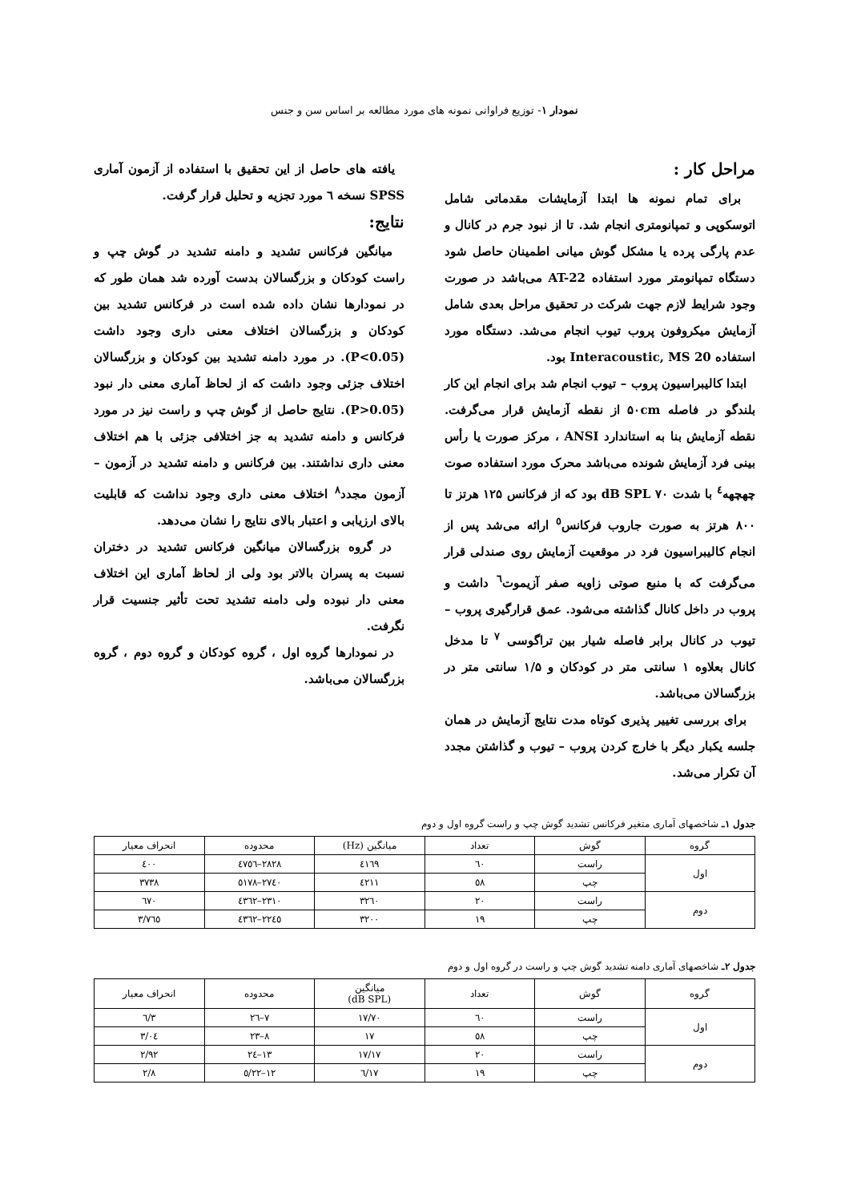نمودار ۱- توزیع فراوانی نمونه های مورد مطالعه بر اساس سن و جنس
مراحل کار :
برای تمام نمونه ها ابتدا آزمایشات مقدماتی شامل اتوسکوپی و تمپانومتری انجام شد. تا از نبود جرم در کانال و عدم پارگی پرده یا مشکل گوش میانی اطمینان حاصل شود دستگاه تمپانومتر مورد استفاده AT-22 می‌باشد در صورت وجود شرایط لازم جهت شرکت در تحقیق مراحل بعدی شامل آزمایش میکروفون پروب تیوب انجام می‌شد. دستگاه مورد استفاده Interacoustic, MS 20 بود.
ابتدا کالیبراسیون پروب – تیوب انجام شد برای انجام این کار بلندگو در فاصله ۵۰cm از نقطه آزمایش قرار می‌گرفت. نقطه آزمایش بنا به استاندارد ANSI ، مرکز صورت یا رأس بینی فرد آزمایش شونده می‌باشد محرک مورد استفاده صوت چهچهه<sup>٤</sup> با شدت ۷۰ dB SPL بود که از فرکانس ۱۲۵ هرتز تا ۸۰۰ هرتز به صورت جاروب فرکانس<sup>٥</sup> ارائه می‌شد پس از انجام کالیبراسیون فرد در موقعیت آزمایش روی صندلی قرار می‌گرفت که با منبع صوتی زاویه صفر آزیموت<sup>٦</sup> داشت و پروب در داخل کانال گذاشته می‌شود. عمق قرارگیری پروب – تیوب در کانال برابر فاصله شیار بین تراگوسی <sup>۷</sup> تا مدخل کانال بعلاوه ۱ سانتی متر در کودکان و ۱/۵ سانتی متر در بزرگسالان می‌باشد.
برای بررسی تغییر پذیری کوتاه مدت نتایج آزمایش در همان جلسه یکبار دیگر با خارج کردن پروب – تیوب و گذاشتن مجدد آن تکرار می‌شد.
یافته های حاصل از این تحقیق با استفاده از آزمون آماری SPSS نسخه ٦ مورد تجزیه و تحلیل قرار گرفت.
نتایج:
میانگین فرکانس تشدید و دامنه تشدید در گوش چپ و راست کودکان و بزرگسالان بدست آورده شد همان طور که در نمودارها نشان داده شده است در فرکانس تشدید بین کودکان و بزرگسالان اختلاف معنی داری وجود داشت (P<0.05). در مورد دامنه تشدید بین کودکان و بزرگسالان اختلاف جزئی وجود داشت که از لحاظ آماری معنی دار نبود (P>0.05). نتایج حاصل از گوش چپ و راست نیز در مورد فرکانس و دامنه تشدید به جز اختلافی جزئی با هم اختلاف معنی داری نداشتند. بین فرکانس و دامنه تشدید در آزمون – آزمون مجدد<sup>۸</sup> اختلاف معنی داری وجود نداشت که قابلیت بالای ارزیابی و اعتبار بالای نتایج را نشان می‌دهد.
در گروه بزرگسالان میانگین فرکانس تشدید در دختران نسبت به پسران بالاتر بود ولی از لحاظ آماری این اختلاف معنی دار نبوده ولی دامنه تشدید تحت تأثیر جنسیت قرار نگرفت.
در نمودارها گروه اول ، گروه کودکان و گروه دوم ، گروه بزرگسالان می‌باشد.
جدول ۱ـ شاخصهای آماری متغیر فرکانس تشدید گوش چپ و راست گروه اول و دوم
| گروه | گوش | تعداد | میانگین (Hz) | محدوده | انحراف معیار |
| --- | --- | --- | --- | --- | --- |
| اول | راست | ٦۰ | ٤۱٦۹ | ۲۸۲۸–٤۷٥٦ | ٤۰۰ |
| | چپ | ٥۸ | ٤۲۱۱ | ۲۷٤۰–٥۱۷۸ | ۳۷۳۸ |
| دوم | راست | ۲۰ | ۳۲٦۰ | ۲۳۱۰–٤۳٦۲ | ٦۷۰ |
| | چپ | ۱۹ | ۳۲۰۰ | ۲۲٤٥–٤۳٦۲ | ۷٦٥/۳ |
جدول ۲ـ شاخصهای آماری دامنه تشدید گوش چپ و راست در گروه اول و دوم
| گروه | گوش | تعداد | میانگین (dB SPL) | محدوده | انحراف معیار |
| --- | --- | --- | --- | --- | --- |
| اول | راست | ٦۰ | ۱۷/۷۰ | ۷–۲٦ | ۳/٦ |
| | چپ | ٥۸ | ۱۷ | ۸–۲۳ | ۳/۰٤ |
| دوم | راست | ۲۰ | ۱۷/۱۷ | ۱۳–۲٤ | ۲/۹۲ |
| | چپ | ۱۹ | ۱۷/٦ | ۱۲–۲۲/٥ | ۲/۸ |